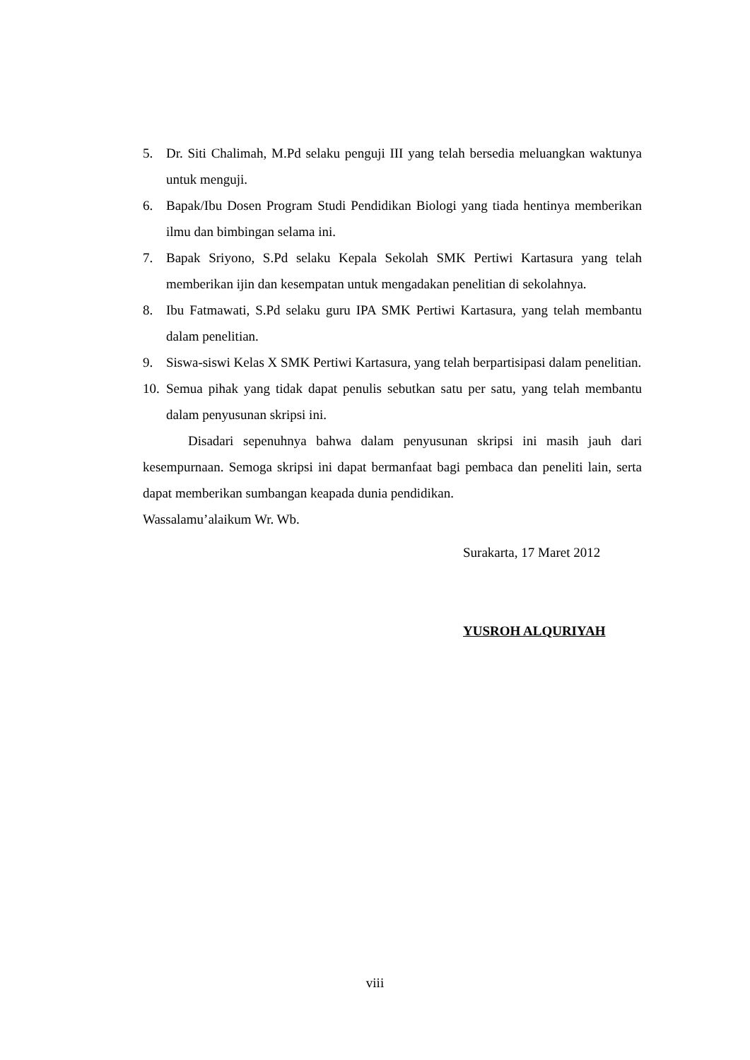5. Dr. Siti Chalimah, M.Pd selaku penguji III yang telah bersedia meluangkan waktunya untuk menguji.
6. Bapak/Ibu Dosen Program Studi Pendidikan Biologi yang tiada hentinya memberikan ilmu dan bimbingan selama ini.
7. Bapak Sriyono, S.Pd selaku Kepala Sekolah SMK Pertiwi Kartasura yang telah memberikan ijin dan kesempatan untuk mengadakan penelitian di sekolahnya.
8. Ibu Fatmawati, S.Pd selaku guru IPA SMK Pertiwi Kartasura, yang telah membantu dalam penelitian.
9. Siswa-siswi Kelas X SMK Pertiwi Kartasura, yang telah berpartisipasi dalam penelitian.
10. Semua pihak yang tidak dapat penulis sebutkan satu per satu, yang telah membantu dalam penyusunan skripsi ini.
Disadari sepenuhnya bahwa dalam penyusunan skripsi ini masih jauh dari kesempurnaan. Semoga skripsi ini dapat bermanfaat bagi pembaca dan peneliti lain, serta dapat memberikan sumbangan keapada dunia pendidikan.
Wassalamu’alaikum Wr. Wb.
Surakarta, 17 Maret 2012
YUSROH ALQURIYAH
viii